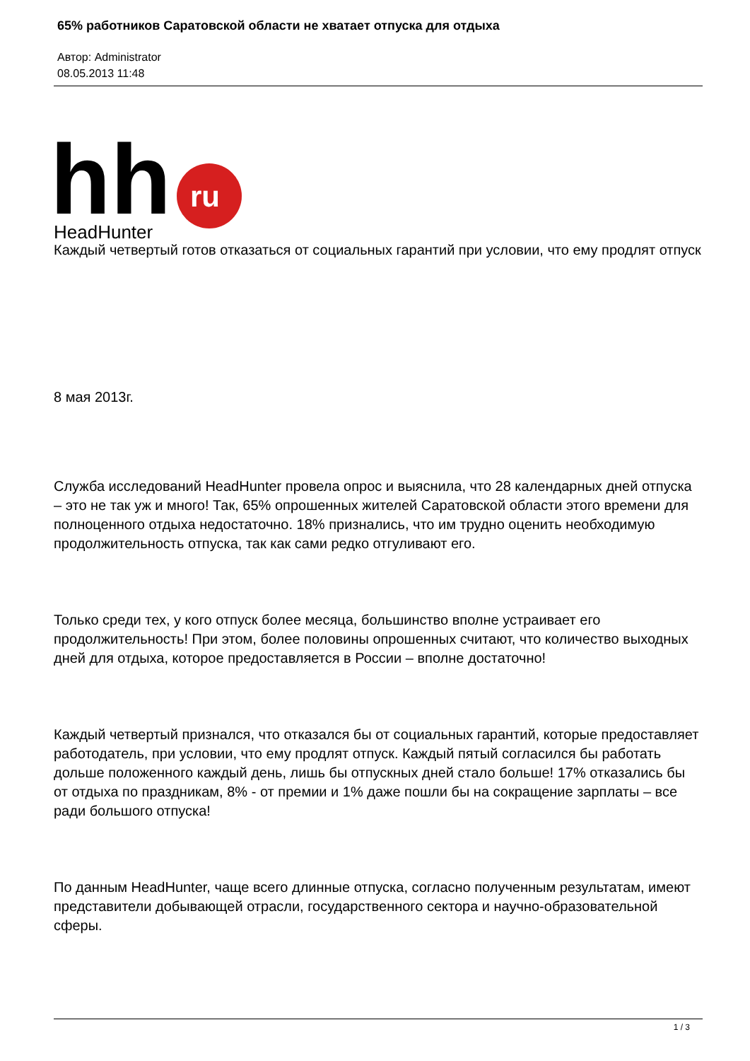65% работников Саратовской области не хватает отпуска для отдыха
Автор: Administrator
08.05.2013 11:48
hh
ru
HeadHunter
Каждый четвертый готов отказаться от социальных гарантий при условии, что ему продлят отпуск
8 мая 2013г.
Служба исследований HeadHunter провела опрос и выяснила, что 28 календарных дней отпуска – это не так уж и много! Так, 65% опрошенных жителей Саратовской области этого времени для полноценного отдыха недостаточно. 18% признались, что им трудно оценить необходимую продолжительность отпуска, так как сами редко отгуливают его.
Только среди тех, у кого отпуск более месяца, большинство вполне устраивает его продолжительность! При этом, более половины опрошенных считают, что количество выходных дней для отдыха, которое предоставляется в России – вполне достаточно!
Каждый четвертый признался, что отказался бы от социальных гарантий, которые предоставляет работодатель, при условии, что ему продлят отпуск. Каждый пятый согласился бы работать дольше положенного каждый день, лишь бы отпускных дней стало больше! 17% отказались бы от отдыха по праздникам, 8% - от премии и 1% даже пошли бы на сокращение зарплаты – все ради большого отпуска!
По данным HeadHunter, чаще всего длинные отпуска, согласно полученным результатам, имеют представители добывающей отрасли, государственного сектора и научно-образовательной сферы.
1 / 3